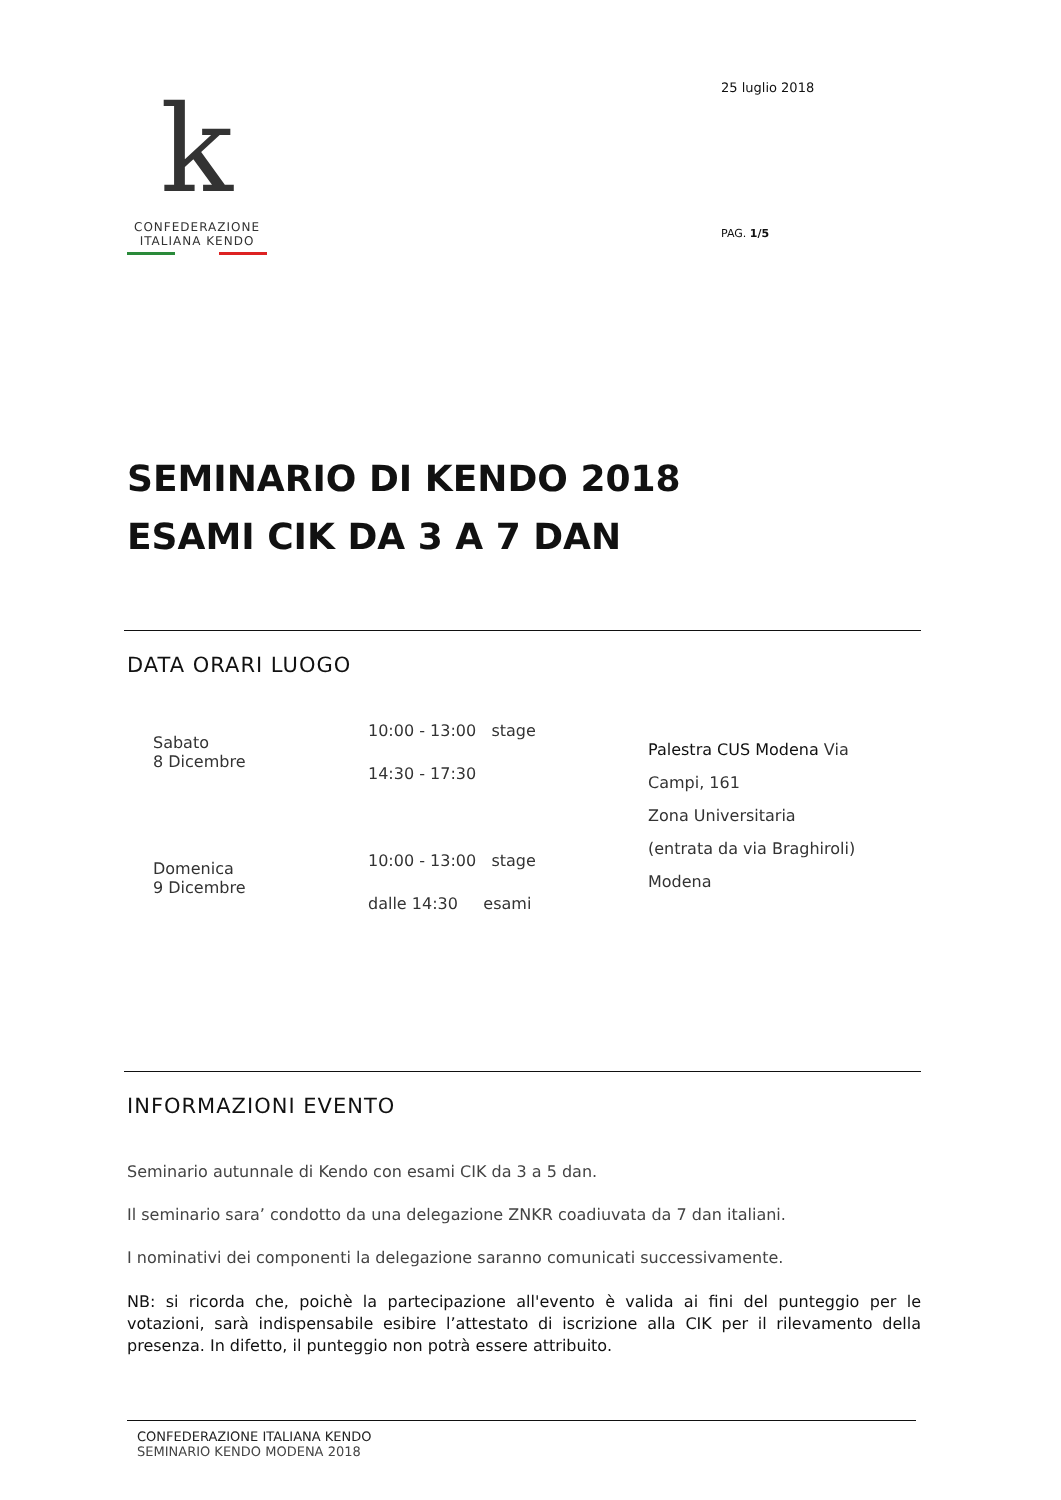k
CONFEDERAZIONE
ITALIANA KENDO
25 luglio 2018
PAG. 1/5
SEMINARIO DI KENDO 2018
ESAMI CIK DA 3 A 7 DAN
DATA ORARI LUOGO
Sabato
8 Dicembre
Domenica
9 Dicembre
10:00 - 13:00 stage
14:30 - 17:30
10:00 - 13:00 stage
dalle 14:30 esami
Palestra CUS Modena Via
Campi, 161
Zona Universitaria
(entrata da via Braghiroli)
Modena
INFORMAZIONI EVENTO
Seminario autunnale di Kendo con esami CIK da 3 a 5 dan.
Il seminario sara’ condotto da una delegazione ZNKR coadiuvata da 7 dan italiani.
I nominativi dei componenti la delegazione saranno comunicati successivamente.
NB: si ricorda che, poichè la partecipazione all'evento è valida ai fini del punteggio per le votazioni, sarà indispensabile esibire l’attestato di iscrizione alla CIK per il rilevamento della presenza. In difetto, il punteggio non potrà essere attribuito.
CONFEDERAZIONE ITALIANA KENDO
SEMINARIO KENDO MODENA 2018